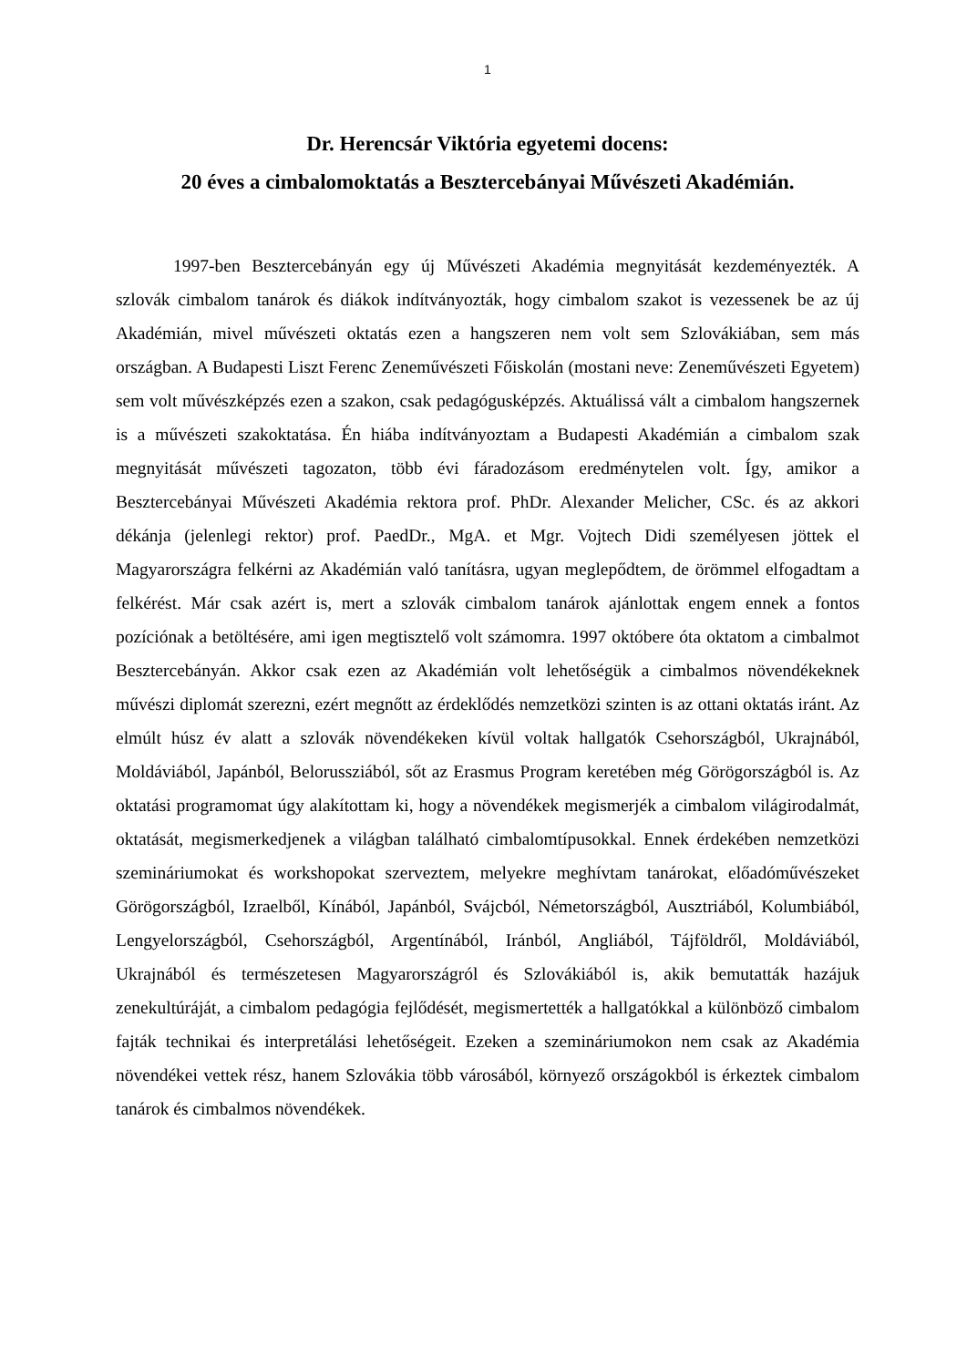1
Dr. Herencsár Viktória egyetemi docens:
20 éves a cimbalomoktatás a Besztercebányai Művészeti Akadémián.
1997-ben Besztercebányán egy új Művészeti Akadémia megnyitását kezdeményezték. A szlovák cimbalom tanárok és diákok indítványozták, hogy cimbalom szakot is vezessenek be az új Akadémián, mivel művészeti oktatás ezen a hangszeren nem volt sem Szlovákiában, sem más országban. A Budapesti Liszt Ferenc Zeneművészeti Főiskolán (mostani neve: Zeneművészeti Egyetem) sem volt művészképzés ezen a szakon, csak pedagógusképzés. Aktuálissá vált a cimbalom hangszernek is a művészeti szakoktatása. Én hiába indítványoztam a Budapesti Akadémián a cimbalom szak megnyitását művészeti tagozaton, több évi fáradozásom eredménytelen volt. Így, amikor a Besztercebányai Művészeti Akadémia rektora prof. PhDr. Alexander Melicher, CSc. és az akkori dékánja (jelenlegi rektor) prof. PaedDr., MgA. et Mgr. Vojtech Didi személyesen jöttek el Magyarországra felkérni az Akadémián való tanításra, ugyan meglepődtem, de örömmel elfogadtam a felkérést. Már csak azért is, mert a szlovák cimbalom tanárok ajánlottak engem ennek a fontos pozíciónak a betöltésére, ami igen megtisztelő volt számomra. 1997 októbere óta oktatom a cimbalmot Besztercebányán. Akkor csak ezen az Akadémián volt lehetőségük a cimbalmos növendékeknek művészi diplomát szerezni, ezért megnőtt az érdeklődés nemzetközi szinten is az ottani oktatás iránt. Az elmúlt húsz év alatt a szlovák növendékeken kívül voltak hallgatók Csehországból, Ukrajnából, Moldáviából, Japánból, Belorussziából, sőt az Erasmus Program keretében még Görögországból is. Az oktatási programomat úgy alakítottam ki, hogy a növendékek megismerjék a cimbalom világirodalmát, oktatását, megismerkedjenek a világban található cimbalomtípusokkal. Ennek érdekében nemzetközi szemináriumokat és workshopokat szerveztem, melyekre meghívtam tanárokat, előadóművészeket Görögországból, Izraelből, Kínából, Japánból, Svájcból, Németországból, Ausztriából, Kolumbiából, Lengyelországból, Csehországból, Argentínából, Iránból, Angliából, Tájföldről, Moldáviából, Ukrajnából és természetesen Magyarországról és Szlovákiából is, akik bemutatták hazájuk zenekultúráját, a cimbalom pedagógia fejlődését, megismertették a hallgatókkal a különböző cimbalom fajták technikai és interpretálási lehetőségeit. Ezeken a szemináriumokon nem csak az Akadémia növendékei vettek rész, hanem Szlovákia több városából, környező országokból is érkeztek cimbalom tanárok és cimbalmos növendékek.